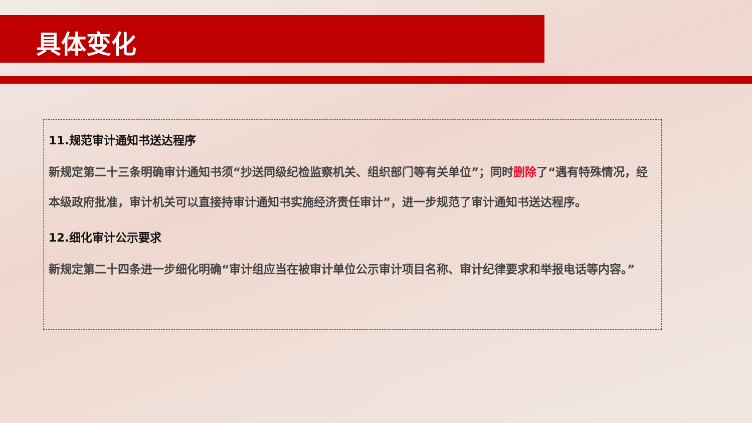具体变化
11.规范审计通知书送达程序
新规定第二十三条明确审计通知书须“抄送同级纪检监察机关、组织部门等有关单位”；同时删除了“遇有特殊情况，经本级政府批准，审计机关可以直接持审计通知书实施经济责任审计”，进一步规范了审计通知书送达程序。
12.细化审计公示要求
新规定第二十四条进一步细化明确“审计组应当在被审计单位公示审计项目名称、审计纪律要求和举报电话等内容。”